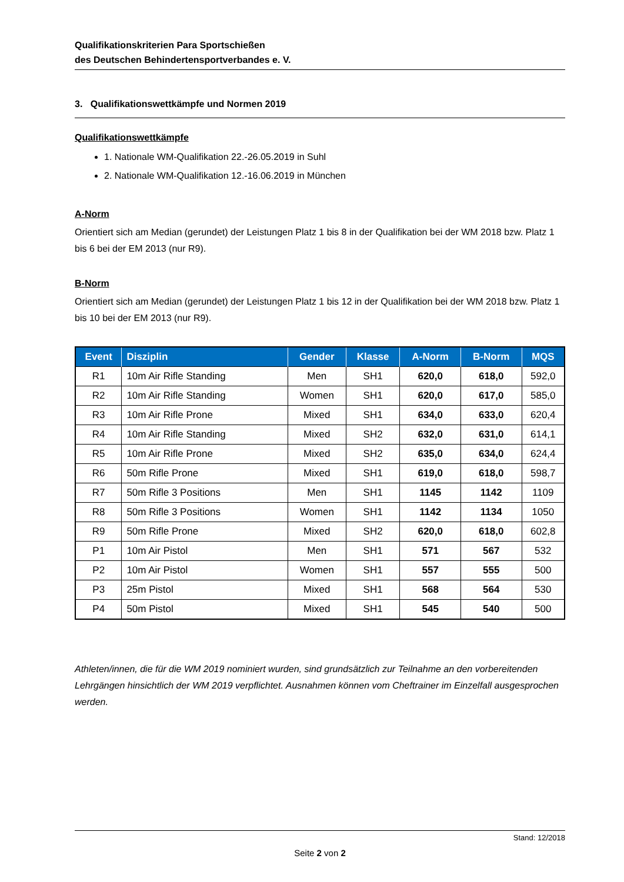Qualifikationskriterien Para Sportschießen
des Deutschen Behindertensportverbandes e. V.
3. Qualifikationswettkämpfe und Normen 2019
Qualifikationswettkämpfe
1. Nationale WM-Qualifikation 22.-26.05.2019 in Suhl
2. Nationale WM-Qualifikation 12.-16.06.2019 in München
A-Norm
Orientiert sich am Median (gerundet) der Leistungen Platz 1 bis 8 in der Qualifikation bei der WM 2018 bzw. Platz 1 bis 6 bei der EM 2013 (nur R9).
B-Norm
Orientiert sich am Median (gerundet) der Leistungen Platz 1 bis 12 in der Qualifikation bei der WM 2018 bzw. Platz 1 bis 10 bei der EM 2013 (nur R9).
| Event | Disziplin | Gender | Klasse | A-Norm | B-Norm | MQS |
| --- | --- | --- | --- | --- | --- | --- |
| R1 | 10m Air Rifle Standing | Men | SH1 | 620,0 | 618,0 | 592,0 |
| R2 | 10m Air Rifle Standing | Women | SH1 | 620,0 | 617,0 | 585,0 |
| R3 | 10m Air Rifle Prone | Mixed | SH1 | 634,0 | 633,0 | 620,4 |
| R4 | 10m Air Rifle Standing | Mixed | SH2 | 632,0 | 631,0 | 614,1 |
| R5 | 10m Air Rifle Prone | Mixed | SH2 | 635,0 | 634,0 | 624,4 |
| R6 | 50m Rifle Prone | Mixed | SH1 | 619,0 | 618,0 | 598,7 |
| R7 | 50m Rifle 3 Positions | Men | SH1 | 1145 | 1142 | 1109 |
| R8 | 50m Rifle 3 Positions | Women | SH1 | 1142 | 1134 | 1050 |
| R9 | 50m Rifle Prone | Mixed | SH2 | 620,0 | 618,0 | 602,8 |
| P1 | 10m Air Pistol | Men | SH1 | 571 | 567 | 532 |
| P2 | 10m Air Pistol | Women | SH1 | 557 | 555 | 500 |
| P3 | 25m Pistol | Mixed | SH1 | 568 | 564 | 530 |
| P4 | 50m Pistol | Mixed | SH1 | 545 | 540 | 500 |
Athleten/innen, die für die WM 2019 nominiert wurden, sind grundsätzlich zur Teilnahme an den vorbereitenden Lehrgängen hinsichtlich der WM 2019 verpflichtet. Ausnahmen können vom Cheftrainer im Einzelfall ausgesprochen werden.
Stand: 12/2018
Seite 2 von 2